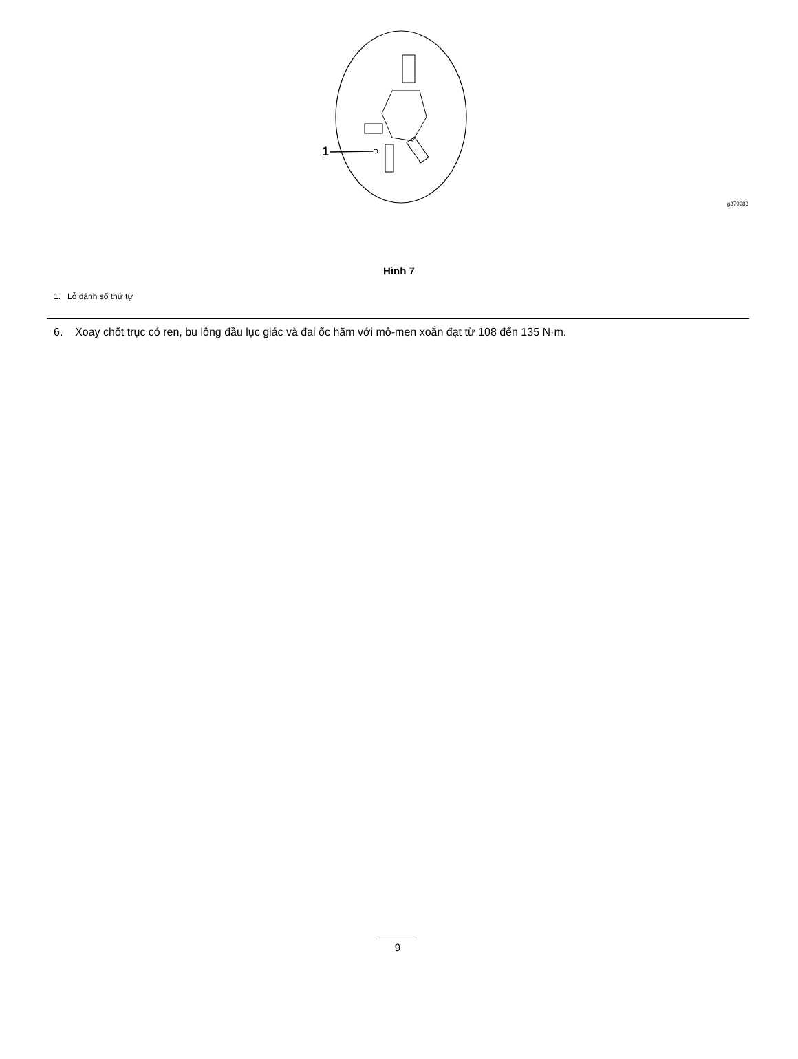1
g379283
Hình 7
1. Lỗ đánh số thứ tự
6. Xoay chốt trục có ren, bu lông đầu lục giác và đai ốc hãm với mô-men xoắn đạt từ 108 đến 135 N·m.
9